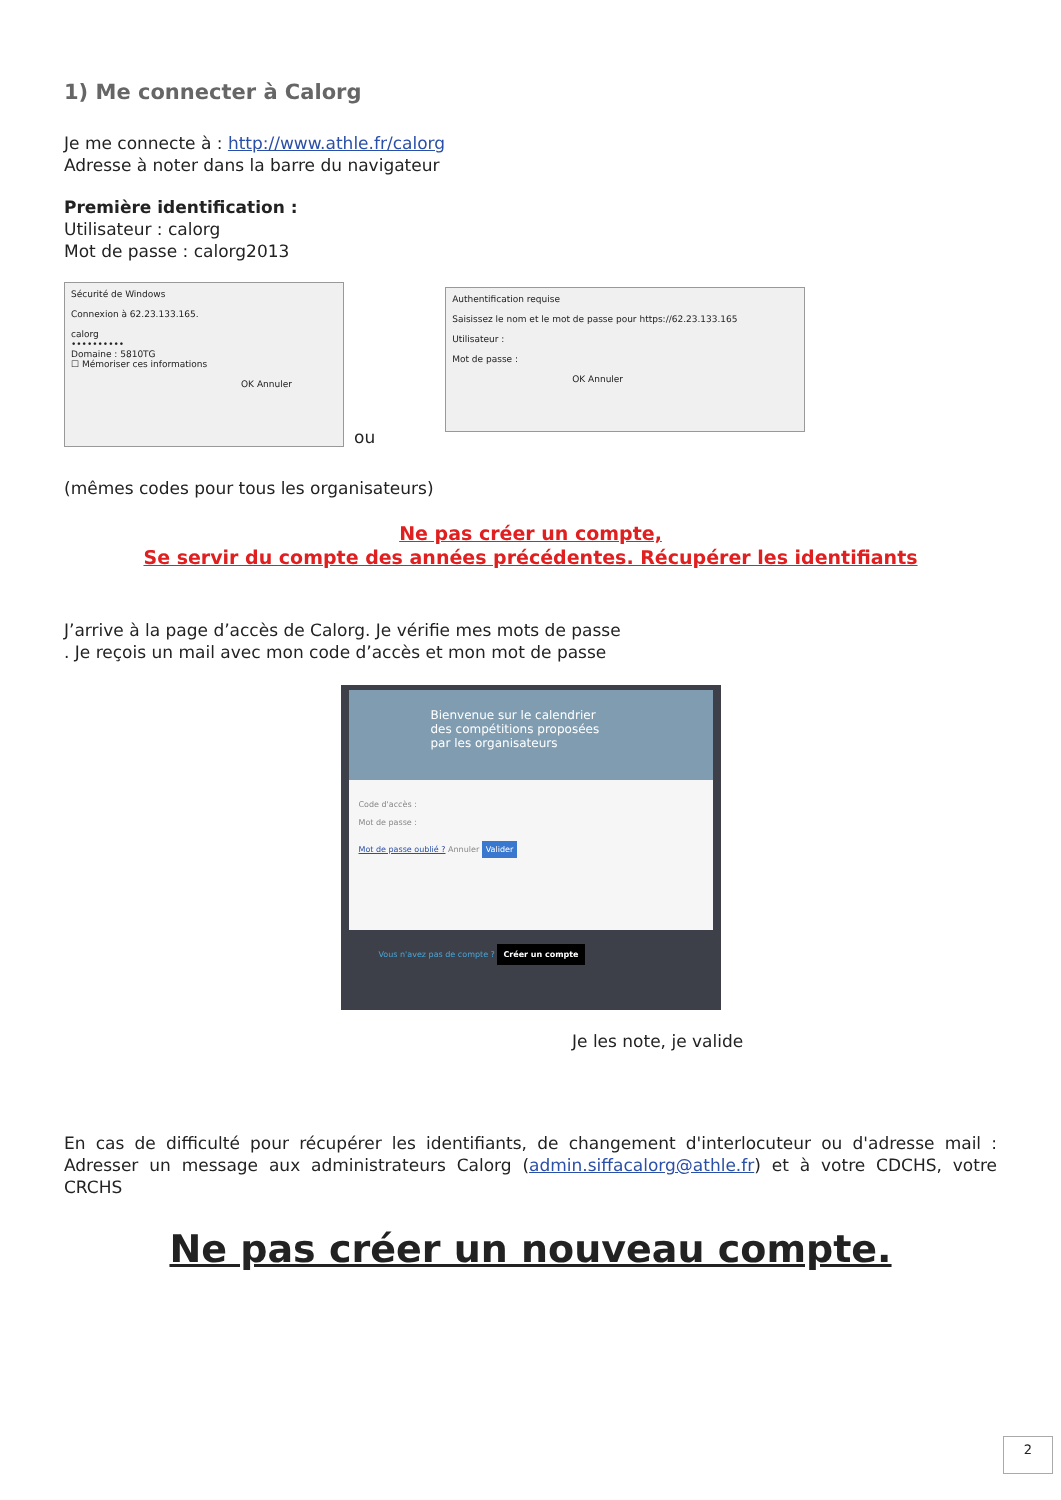1) Me connecter à Calorg
Je me connecte à : http://www.athle.fr/calorg
Adresse à noter dans la barre du navigateur
Première identification :
Utilisateur : calorg
Mot de passe : calorg2013
Sécurité de Windows
Connexion à 62.23.133.165.
calorg
••••••••••
Domaine : 5810TG
☐ Mémoriser ces informations
OK Annuler
ou
Authentification requise
Saisissez le nom et le mot de passe pour https://62.23.133.165
Utilisateur :
Mot de passe :
OK Annuler
(mêmes codes pour tous les organisateurs)
Ne pas créer un compte,
Se servir du compte des années précédentes. Récupérer les identifiants
J’arrive à la page d’accès de Calorg. Je vérifie mes mots de passe
. Je reçois un mail avec mon code d’accès et mon mot de passe
Bienvenue sur le calendrier
des compétitions proposées
par les organisateurs
Code d'accès :
Mot de passe :
Mot de passe oublié ? Annuler Valider
Vous n'avez pas de compte ? Créer un compte
Je les note, je valide
En cas de difficulté pour récupérer les identifiants, de changement d'interlocuteur ou d'adresse mail : Adresser un message aux administrateurs Calorg (admin.siffacalorg@athle.fr) et à votre CDCHS, votre CRCHS
Ne pas créer un nouveau compte.
2